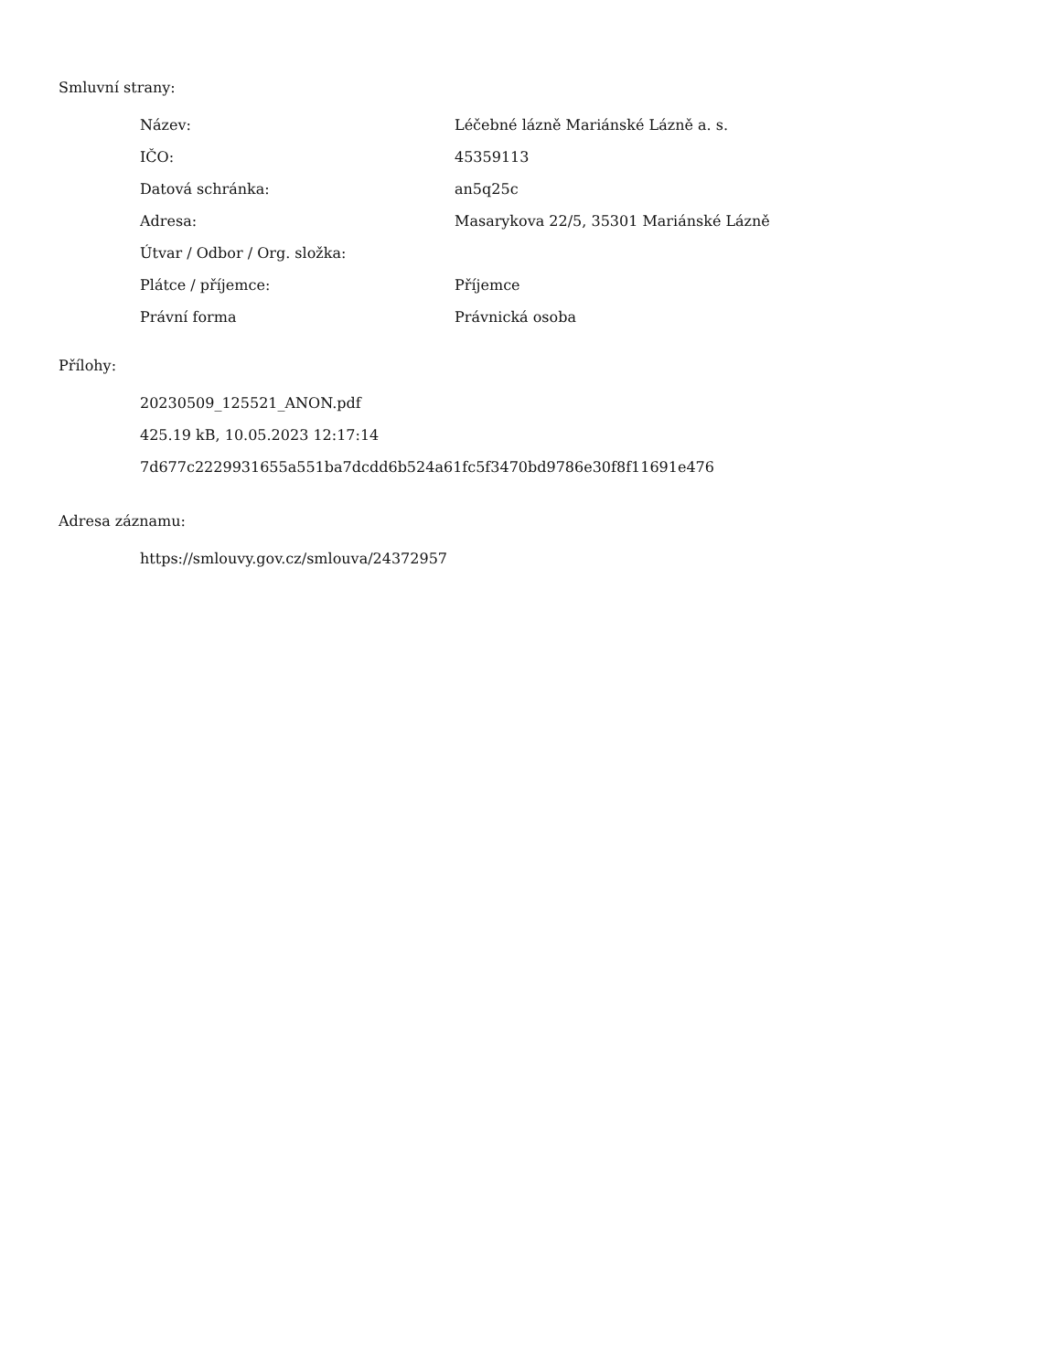Smluvní strany:
| Název: | Léčebné lázně Mariánské Lázně a. s. |
| IČO: | 45359113 |
| Datová schránka: | an5q25c |
| Adresa: | Masarykova 22/5, 35301 Mariánské Lázně |
| Útvar / Odbor / Org. složka: | |
| Plátce / příjemce: | Příjemce |
| Právní forma | Právnická osoba |
Přílohy:
20230509_125521_ANON.pdf
425.19 kB, 10.05.2023 12:17:14
7d677c2229931655a551ba7dcdd6b524a61fc5f3470bd9786e30f8f11691e476
Adresa záznamu:
https://smlouvy.gov.cz/smlouva/24372957